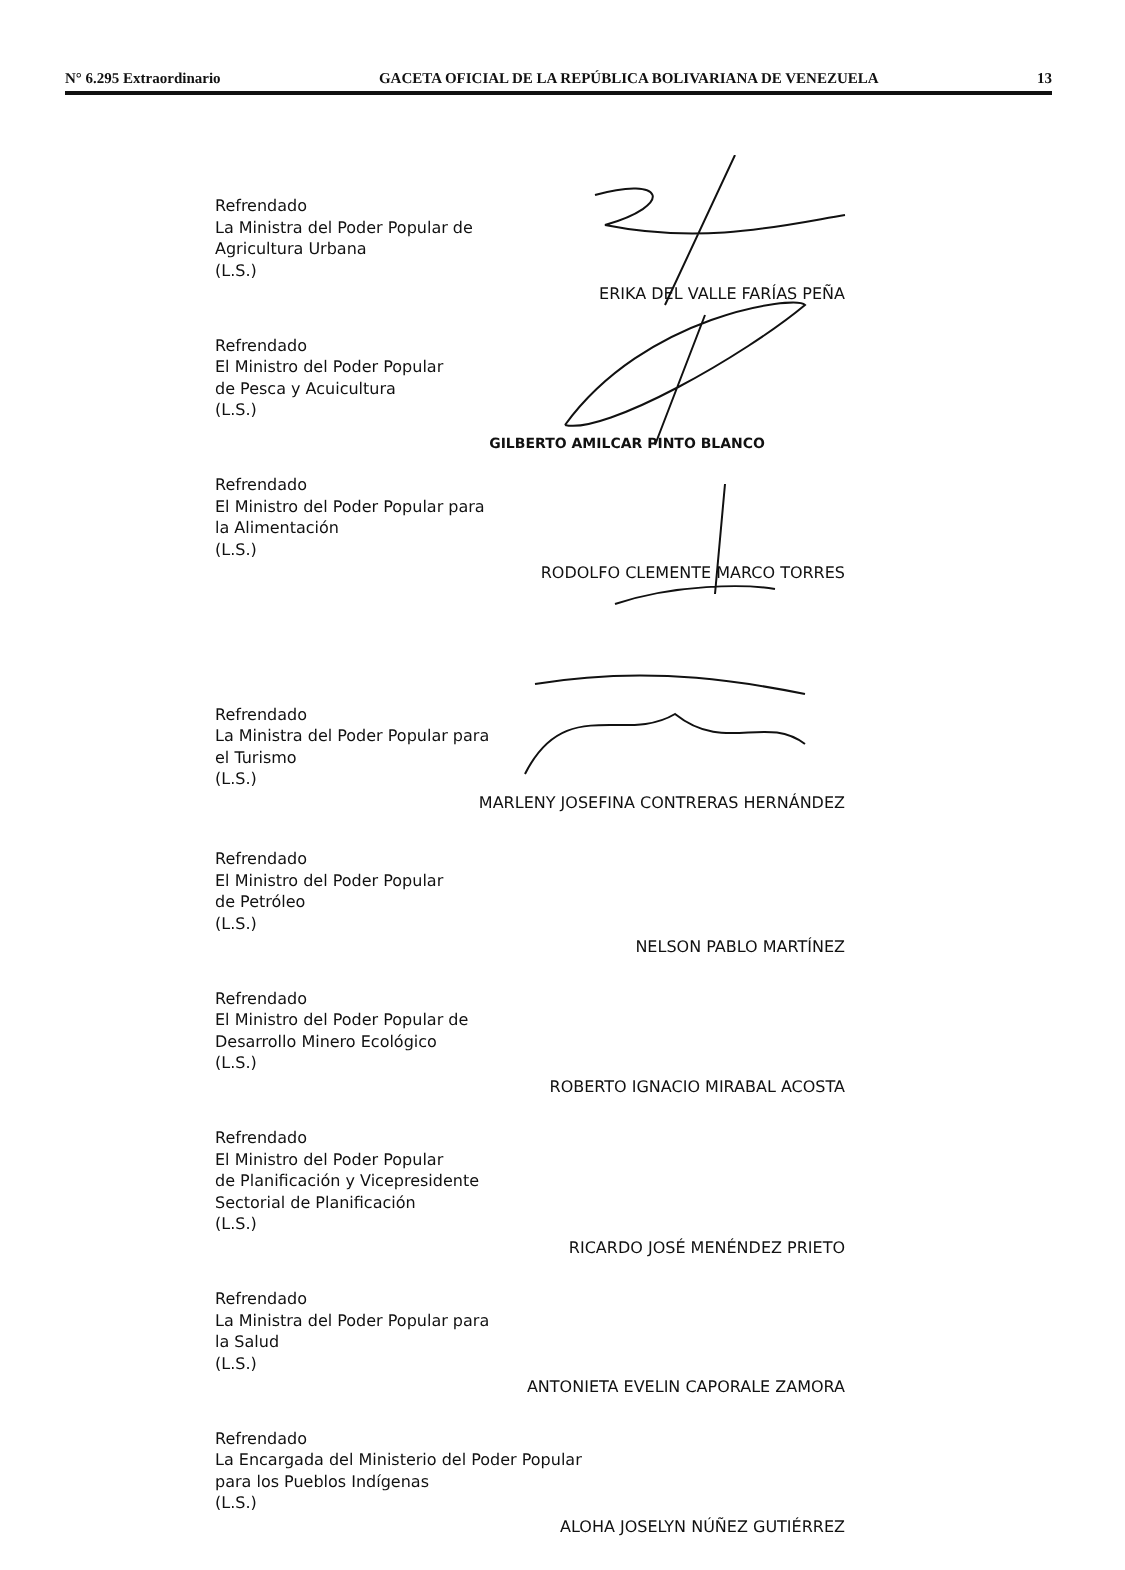N° 6.295 Extraordinario GACETA OFICIAL DE LA REPÚBLICA BOLIVARIANA DE VENEZUELA 13
Refrendado
La Ministra del Poder Popular de
Agricultura Urbana
(L.S.)
ERIKA DEL VALLE FARÍAS PEÑA
Refrendado
El Ministro del Poder Popular
de Pesca y Acuicultura
(L.S.)
GILBERTO AMILCAR PINTO BLANCO
Refrendado
El Ministro del Poder Popular para
la Alimentación
(L.S.)
RODOLFO CLEMENTE MARCO TORRES
Refrendado
La Ministra del Poder Popular para
el Turismo
(L.S.)
MARLENY JOSEFINA CONTRERAS HERNÁNDEZ
Refrendado
El Ministro del Poder Popular
de Petróleo
(L.S.)
NELSON PABLO MARTÍNEZ
Refrendado
El Ministro del Poder Popular de
Desarrollo Minero Ecológico
(L.S.)
ROBERTO IGNACIO MIRABAL ACOSTA
Refrendado
El Ministro del Poder Popular
de Planificación y Vicepresidente
Sectorial de Planificación
(L.S.)
RICARDO JOSÉ MENÉNDEZ PRIETO
Refrendado
La Ministra del Poder Popular para
la Salud
(L.S.)
ANTONIETA EVELIN CAPORALE ZAMORA
Refrendado
La Encargada del Ministerio del Poder Popular
para los Pueblos Indígenas
(L.S.)
ALOHA JOSELYN NÚÑEZ GUTIÉRREZ